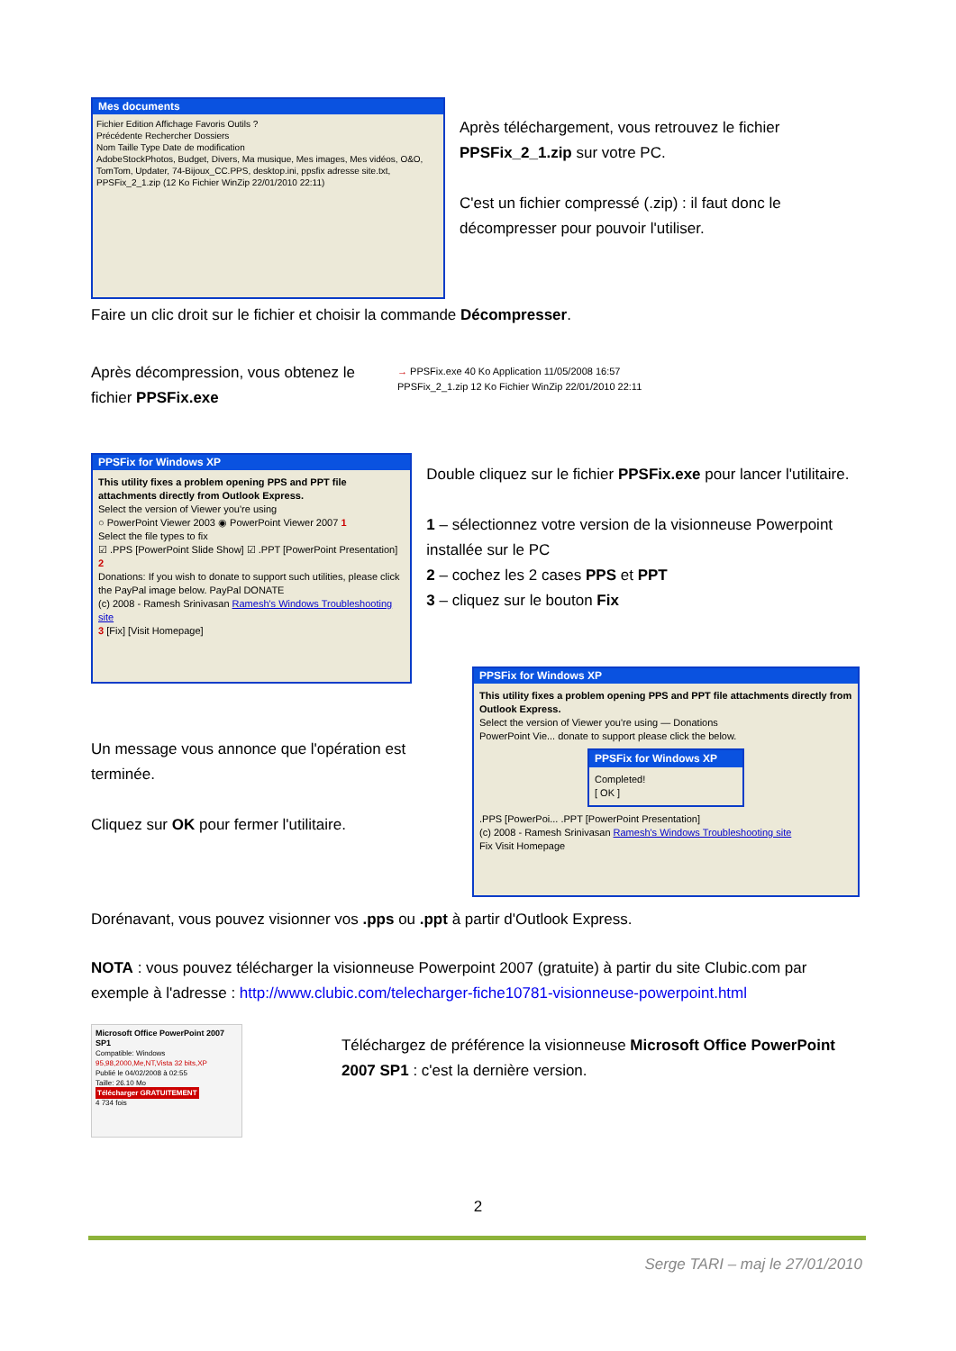Mes documents
Fichier Edition Affichage Favoris Outils ?
Précédente Rechercher Dossiers
Nom Taille Type Date de modification
AdobeStockPhotos, Budget, Divers, Ma musique, Mes images, Mes vidéos, O&O, TomTom, Updater, 74-Bijoux_CC.PPS, desktop.ini, ppsfix adresse site.txt, PPSFix_2_1.zip (12 Ko Fichier WinZip 22/01/2010 22:11)
Après téléchargement, vous retrouvez le fichier PPSFix_2_1.zip sur votre PC.
C'est un fichier compressé (.zip) : il faut donc le décompresser pour pouvoir l'utiliser.
Faire un clic droit sur le fichier et choisir la commande Décompresser.
Après décompression, vous obtenez le fichier PPSFix.exe
→ PPSFix.exe 40 Ko Application 11/05/2008 16:57
PPSFix_2_1.zip 12 Ko Fichier WinZip 22/01/2010 22:11
PPSFix for Windows XP
This utility fixes a problem opening PPS and PPT file attachments directly from Outlook Express.
Select the version of Viewer you're using
○ PowerPoint Viewer 2003 ◉ PowerPoint Viewer 2007 1
Select the file types to fix
☑ .PPS [PowerPoint Slide Show] ☑ .PPT [PowerPoint Presentation] 2
Donations: If you wish to donate to support such utilities, please click the PayPal image below. PayPal DONATE
(c) 2008 - Ramesh Srinivasan Ramesh's Windows Troubleshooting site
3 [Fix] [Visit Homepage]
Double cliquez sur le fichier PPSFix.exe pour lancer l'utilitaire.
1 – sélectionnez votre version de la visionneuse Powerpoint installée sur le PC
2 – cochez les 2 cases PPS et PPT
3 – cliquez sur le bouton Fix
Un message vous annonce que l'opération est terminée.
Cliquez sur OK pour fermer l'utilitaire.
PPSFix for Windows XP
This utility fixes a problem opening PPS and PPT file attachments directly from Outlook Express.
Select the version of Viewer you're using — Donations
PowerPoint Vie... donate to support please click the below.
PPSFix for Windows XP
Completed!
[ OK ]
.PPS [PowerPoi... .PPT [PowerPoint Presentation]
(c) 2008 - Ramesh Srinivasan Ramesh's Windows Troubleshooting site
Fix Visit Homepage
Dorénavant, vous pouvez visionner vos .pps ou .ppt à partir d'Outlook Express.
NOTA : vous pouvez télécharger la visionneuse Powerpoint 2007 (gratuite) à partir du site Clubic.com par exemple à l'adresse : http://www.clubic.com/telecharger-fiche10781-visionneuse-powerpoint.html
Microsoft Office PowerPoint 2007 SP1
Compatible: Windows 95,98,2000,Me,NT,Vista 32 bits,XP
Publié le 04/02/2008 à 02:55
Taille: 26.10 Mo
Télécharger GRATUITEMENT
4 734 fois
Téléchargez de préférence la visionneuse Microsoft Office PowerPoint 2007 SP1 : c'est la dernière version.
2
Serge TARI – maj le 27/01/2010